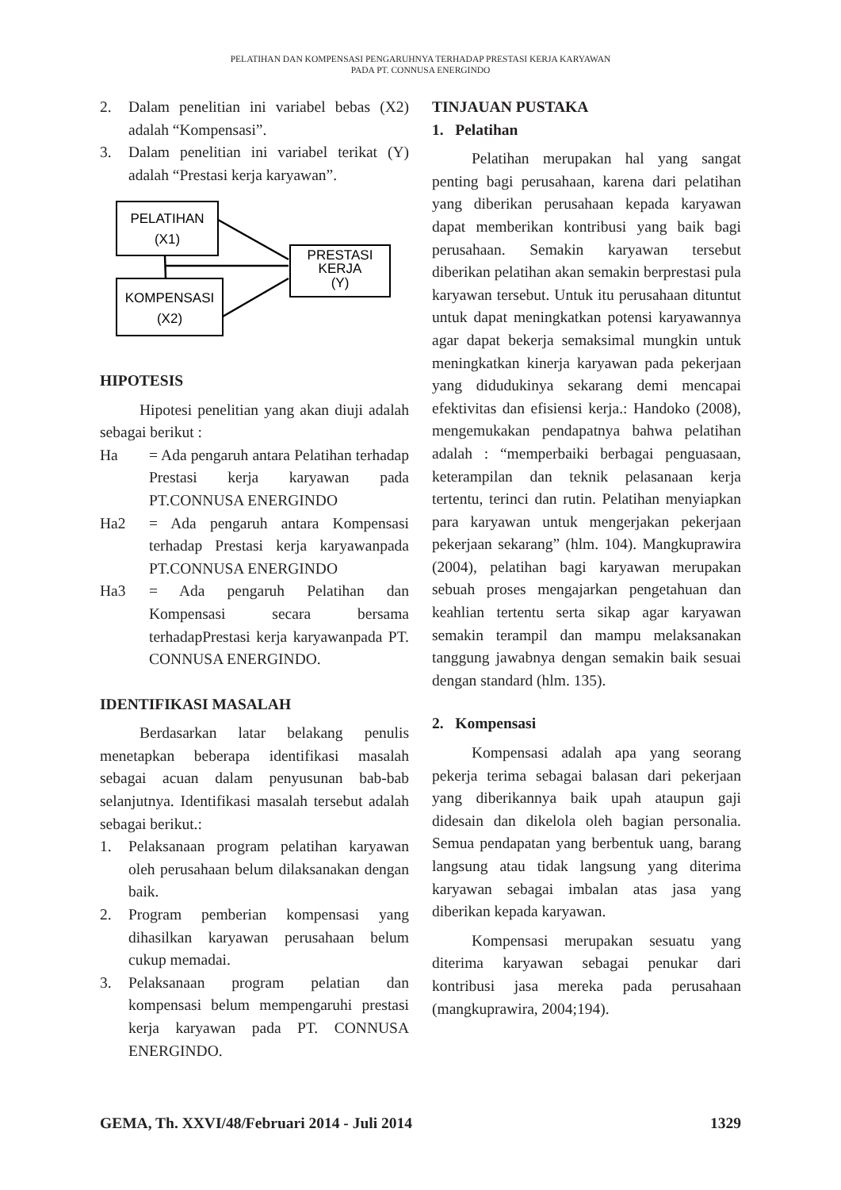PELATIHAN DAN KOMPENSASI PENGARUHNYA TERHADAP PRESTASI KERJA KARYAWAN
PADA PT. CONNUSA ENERGINDO
2. Dalam penelitian ini variabel bebas (X2) adalah “Kompensasi”.
3. Dalam penelitian ini variabel terikat (Y) adalah “Prestasi kerja karyawan”.
PELATIHAN
(X1)
KOMPENSASI
(X2)
PRESTASI
KERJA
(Y)
HIPOTESIS
Hipotesi penelitian yang akan diuji adalah sebagai berikut :
Ha = Ada pengaruh antara Pelatihan terhadap Prestasi kerja karyawan pada PT.CONNUSA ENERGINDO
Ha2 = Ada pengaruh antara Kompensasi terhadap Prestasi kerja karyawanpada PT.CONNUSA ENERGINDO
Ha3 = Ada pengaruh Pelatihan dan Kompensasi secara bersama terhadapPrestasi kerja karyawanpada PT. CONNUSA ENERGINDO.
IDENTIFIKASI MASALAH
Berdasarkan latar belakang penulis menetapkan beberapa identifikasi masalah sebagai acuan dalam penyusunan bab-bab selanjutnya. Identifikasi masalah tersebut adalah sebagai berikut.:
1. Pelaksanaan program pelatihan karyawan oleh perusahaan belum dilaksanakan dengan baik.
2. Program pemberian kompensasi yang dihasilkan karyawan perusahaan belum cukup memadai.
3. Pelaksanaan program pelatian dan kompensasi belum mempengaruhi prestasi kerja karyawan pada PT. CONNUSA ENERGINDO.
TINJAUAN PUSTAKA
1. Pelatihan
Pelatihan merupakan hal yang sangat penting bagi perusahaan, karena dari pelatihan yang diberikan perusahaan kepada karyawan dapat memberikan kontribusi yang baik bagi perusahaan. Semakin karyawan tersebut diberikan pelatihan akan semakin berprestasi pula karyawan tersebut. Untuk itu perusahaan dituntut untuk dapat meningkatkan potensi karyawannya agar dapat bekerja semaksimal mungkin untuk meningkatkan kinerja karyawan pada pekerjaan yang didudukinya sekarang demi mencapai efektivitas dan efisiensi kerja.: Handoko (2008), mengemukakan pendapatnya bahwa pelatihan adalah : “memperbaiki berbagai penguasaan, keterampilan dan teknik pelasanaan kerja tertentu, terinci dan rutin. Pelatihan menyiapkan para karyawan untuk mengerjakan pekerjaan pekerjaan sekarang” (hlm. 104). Mangkuprawira (2004), pelatihan bagi karyawan merupakan sebuah proses mengajarkan pengetahuan dan keahlian tertentu serta sikap agar karyawan semakin terampil dan mampu melaksanakan tanggung jawabnya dengan semakin baik sesuai dengan standard (hlm. 135).
2. Kompensasi
Kompensasi adalah apa yang seorang pekerja terima sebagai balasan dari pekerjaan yang diberikannya baik upah ataupun gaji didesain dan dikelola oleh bagian personalia. Semua pendapatan yang berbentuk uang, barang langsung atau tidak langsung yang diterima karyawan sebagai imbalan atas jasa yang diberikan kepada karyawan.
Kompensasi merupakan sesuatu yang diterima karyawan sebagai penukar dari kontribusi jasa mereka pada perusahaan (mangkuprawira, 2004;194).
GEMA, Th. XXVI/48/Februari 2014 - Juli 2014 1329